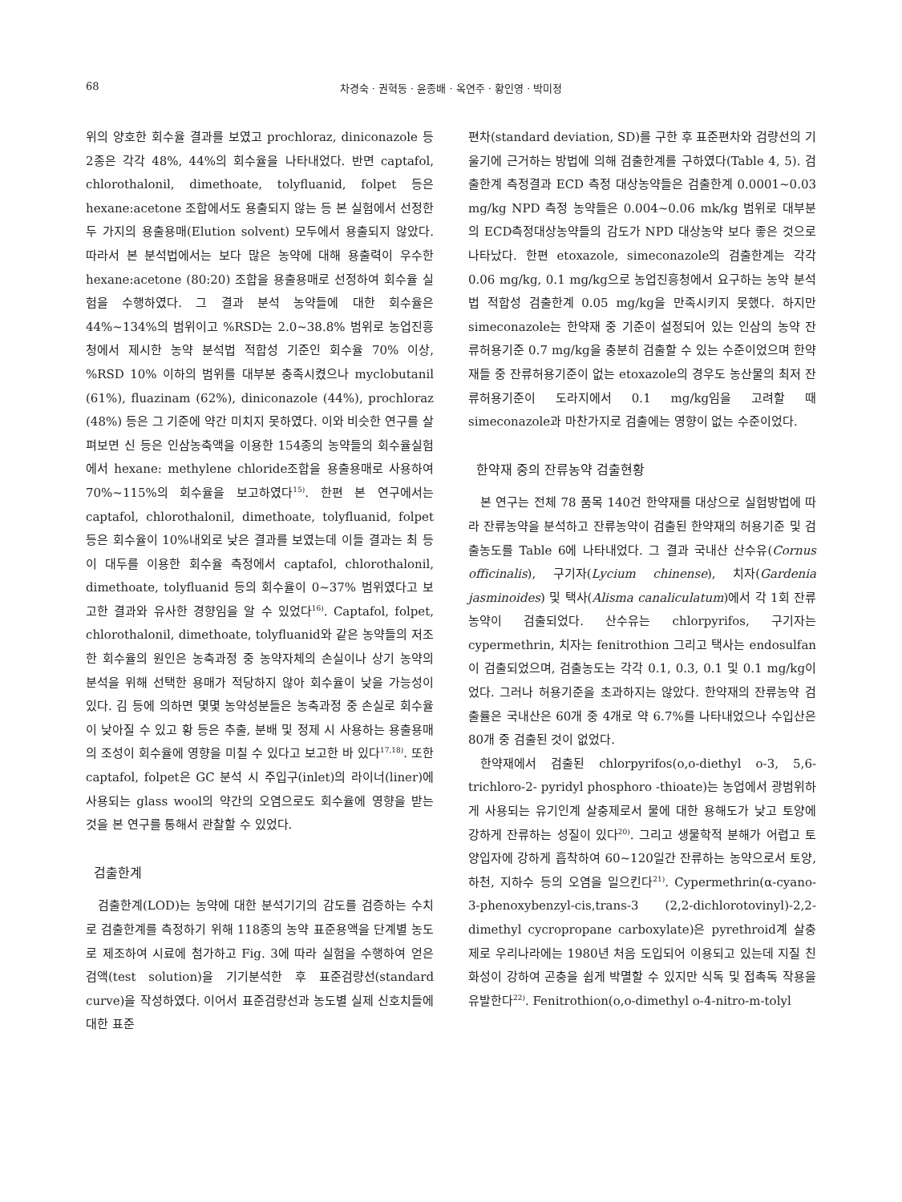68 차경숙 · 권혁동 · 윤종배 · 옥연주 · 황인영 · 박미정
위의 양호한 회수율 결과를 보였고 prochloraz, diniconazole 등 2종은 각각 48%, 44%의 회수율을 나타내었다. 반면 captafol, chlorothalonil, dimethoate, tolyfluanid, folpet 등은 hexane:acetone 조합에서도 용출되지 않는 등 본 실험에서 선정한 두 가지의 용출용매(Elution solvent) 모두에서 용출되지 않았다. 따라서 본 분석법에서는 보다 많은 농약에 대해 용출력이 우수한 hexane:acetone (80:20) 조합을 용출용매로 선정하여 회수율 실험을 수행하였다. 그 결과 분석 농약들에 대한 회수율은 44%~134%의 범위이고 %RSD는 2.0~38.8% 범위로 농업진흥청에서 제시한 농약 분석법 적합성 기준인 회수율 70% 이상, %RSD 10% 이하의 범위를 대부분 충족시켰으나 myclobutanil (61%), fluazinam (62%), diniconazole (44%), prochloraz (48%) 등은 그 기준에 약간 미치지 못하였다. 이와 비슷한 연구를 살펴보면 신 등은 인삼농축액을 이용한 154종의 농약들의 회수율실험에서 hexane: methylene chloride조합을 용출용매로 사용하여 70%~115%의 회수율을 보고하였다<sup>15)</sup>. 한편 본 연구에서는 captafol, chlorothalonil, dimethoate, tolyfluanid, folpet 등은 회수율이 10%내외로 낮은 결과를 보였는데 이들 결과는 최 등이 대두를 이용한 회수율 측정에서 captafol, chlorothalonil, dimethoate, tolyfluanid 등의 회수율이 0~37% 범위였다고 보고한 결과와 유사한 경향임을 알 수 있었다<sup>16)</sup>. Captafol, folpet, chlorothalonil, dimethoate, tolyfluanid와 같은 농약들의 저조한 회수율의 원인은 농축과정 중 농약자체의 손실이나 상기 농약의 분석을 위해 선택한 용매가 적당하지 않아 회수율이 낮을 가능성이 있다. 김 등에 의하면 몇몇 농약성분들은 농축과정 중 손실로 회수율이 낮아질 수 있고 황 등은 추출, 분배 및 정제 시 사용하는 용출용매의 조성이 회수율에 영향을 미칠 수 있다고 보고한 바 있다<sup>17,18)</sup>. 또한 captafol, folpet은 GC 분석 시 주입구(inlet)의 라이너(liner)에 사용되는 glass wool의 약간의 오염으로도 회수율에 영향을 받는 것을 본 연구를 통해서 관찰할 수 있었다.
검출한계
검출한계(LOD)는 농약에 대한 분석기기의 감도를 검증하는 수치로 검출한계를 측정하기 위해 118종의 농약 표준용액을 단계별 농도로 제조하여 시료에 첨가하고 Fig. 3에 따라 실험을 수행하여 얻은 검액(test solution)을 기기분석한 후 표준검량선(standard curve)을 작성하였다. 이어서 표준검량선과 농도별 실제 신호치들에 대한 표준
편차(standard deviation, SD)를 구한 후 표준편차와 검량선의 기울기에 근거하는 방법에 의해 검출한계를 구하였다(Table 4, 5). 검출한계 측정결과 ECD 측정 대상농약들은 검출한계 0.0001~0.03 mg/kg NPD 측정 농약들은 0.004~0.06 mk/kg 범위로 대부분의 ECD측정대상농약들의 감도가 NPD 대상농약 보다 좋은 것으로 나타났다. 한편 etoxazole, simeconazole의 검출한계는 각각 0.06 mg/kg, 0.1 mg/kg으로 농업진흥청에서 요구하는 농약 분석법 적합성 검출한계 0.05 mg/kg을 만족시키지 못했다. 하지만 simeconazole는 한약재 중 기준이 설정되어 있는 인삼의 농약 잔류허용기준 0.7 mg/kg을 충분히 검출할 수 있는 수준이었으며 한약재들 중 잔류허용기준이 없는 etoxazole의 경우도 농산물의 최저 잔류허용기준이 도라지에서 0.1 mg/kg임을 고려할 때 simeconazole과 마찬가지로 검출에는 영향이 없는 수준이었다.
한약재 중의 잔류농약 검출현황
본 연구는 전체 78 품목 140건 한약재를 대상으로 실험방법에 따라 잔류농약을 분석하고 잔류농약이 검출된 한약재의 허용기준 및 검출농도를 Table 6에 나타내었다. 그 결과 국내산 산수유(Cornus officinalis), 구기자(Lycium chinense), 치자(Gardenia jasminoides) 및 택사(Alisma canaliculatum)에서 각 1회 잔류농약이 검출되었다. 산수유는 chlorpyrifos, 구기자는 cypermethrin, 치자는 fenitrothion 그리고 택사는 endosulfan이 검출되었으며, 검출농도는 각각 0.1, 0.3, 0.1 및 0.1 mg/kg이었다. 그러나 허용기준을 초과하지는 않았다. 한약재의 잔류농약 검출률은 국내산은 60개 중 4개로 약 6.7%를 나타내었으나 수입산은 80개 중 검출된 것이 없었다.
한약재에서 검출된 chlorpyrifos(o,o-diethyl o-3, 5,6-trichloro-2- pyridyl phosphoro -thioate)는 농업에서 광범위하게 사용되는 유기인계 살충제로서 물에 대한 용해도가 낮고 토양에 강하게 잔류하는 성질이 있다<sup>20)</sup>. 그리고 생물학적 분해가 어렵고 토양입자에 강하게 흡착하여 60~120일간 잔류하는 농약으로서 토양, 하천, 지하수 등의 오염을 일으킨다<sup>21)</sup>. Cypermethrin(α-cyano-3-phenoxybenzyl-cis,trans-3 (2,2-dichlorotovinyl)-2,2-dimethyl cycropropane carboxylate)은 pyrethroid계 살충제로 우리나라에는 1980년 처음 도입되어 이용되고 있는데 지질 친화성이 강하여 곤충을 쉽게 박멸할 수 있지만 식독 및 접촉독 작용을 유발한다<sup>22)</sup>. Fenitrothion(o,o-dimethyl o-4-nitro-m-tolyl